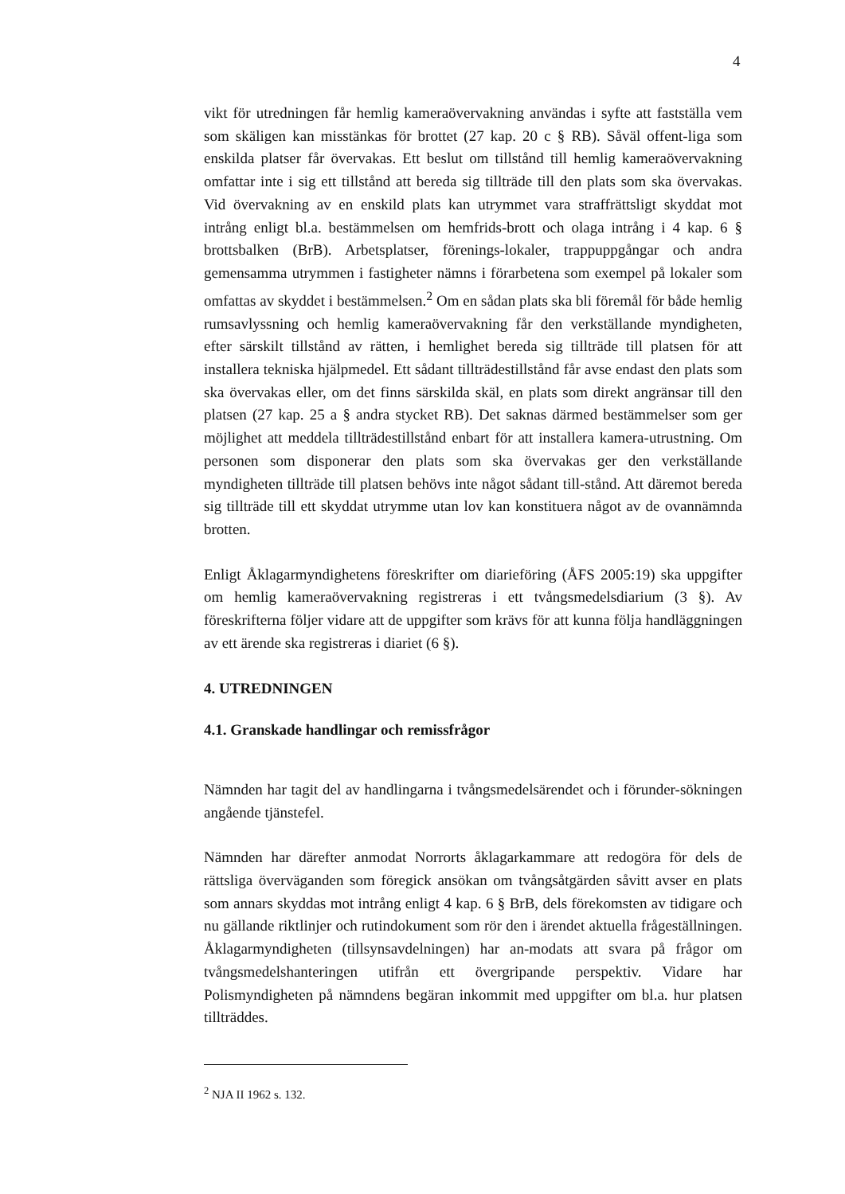4
vikt för utredningen får hemlig kameraövervakning användas i syfte att fastställa vem som skäligen kan misstänkas för brottet (27 kap. 20 c § RB). Såväl offent-liga som enskilda platser får övervakas. Ett beslut om tillstånd till hemlig kameraövervakning omfattar inte i sig ett tillstånd att bereda sig tillträde till den plats som ska övervakas. Vid övervakning av en enskild plats kan utrymmet vara straffrättsligt skyddat mot intrång enligt bl.a. bestämmelsen om hemfrids-brott och olaga intrång i 4 kap. 6 § brottsbalken (BrB). Arbetsplatser, förenings-lokaler, trappuppgångar och andra gemensamma utrymmen i fastigheter nämns i förarbetena som exempel på lokaler som omfattas av skyddet i bestämmelsen.<sup>2</sup> Om en sådan plats ska bli föremål för både hemlig rumsavlyssning och hemlig kameraövervakning får den verkställande myndigheten, efter särskilt tillstånd av rätten, i hemlighet bereda sig tillträde till platsen för att installera tekniska hjälpmedel. Ett sådant tillträdestillstånd får avse endast den plats som ska övervakas eller, om det finns särskilda skäl, en plats som direkt angränsar till den platsen (27 kap. 25 a § andra stycket RB). Det saknas därmed bestämmelser som ger möjlighet att meddela tillträdestillstånd enbart för att installera kamera-utrustning. Om personen som disponerar den plats som ska övervakas ger den verkställande myndigheten tillträde till platsen behövs inte något sådant till-stånd. Att däremot bereda sig tillträde till ett skyddat utrymme utan lov kan konstituera något av de ovannämnda brotten.
Enligt Åklagarmyndighetens föreskrifter om diarieföring (ÅFS 2005:19) ska uppgifter om hemlig kameraövervakning registreras i ett tvångsmedelsdiarium (3 §). Av föreskrifterna följer vidare att de uppgifter som krävs för att kunna följa handläggningen av ett ärende ska registreras i diariet (6 §).
4. UTREDNINGEN
4.1. Granskade handlingar och remissfrågor
Nämnden har tagit del av handlingarna i tvångsmedelsärendet och i förunder-sökningen angående tjänstefel.
Nämnden har därefter anmodat Norrorts åklagarkammare att redogöra för dels de rättsliga överväganden som föregick ansökan om tvångsåtgärden såvitt avser en plats som annars skyddas mot intrång enligt 4 kap. 6 § BrB, dels förekomsten av tidigare och nu gällande riktlinjer och rutindokument som rör den i ärendet aktuella frågeställningen. Åklagarmyndigheten (tillsynsavdelningen) har an-modats att svara på frågor om tvångsmedelshanteringen utifrån ett övergripande perspektiv. Vidare har Polismyndigheten på nämndens begäran inkommit med uppgifter om bl.a. hur platsen tillträddes.
<sup>2</sup> NJA II 1962 s. 132.